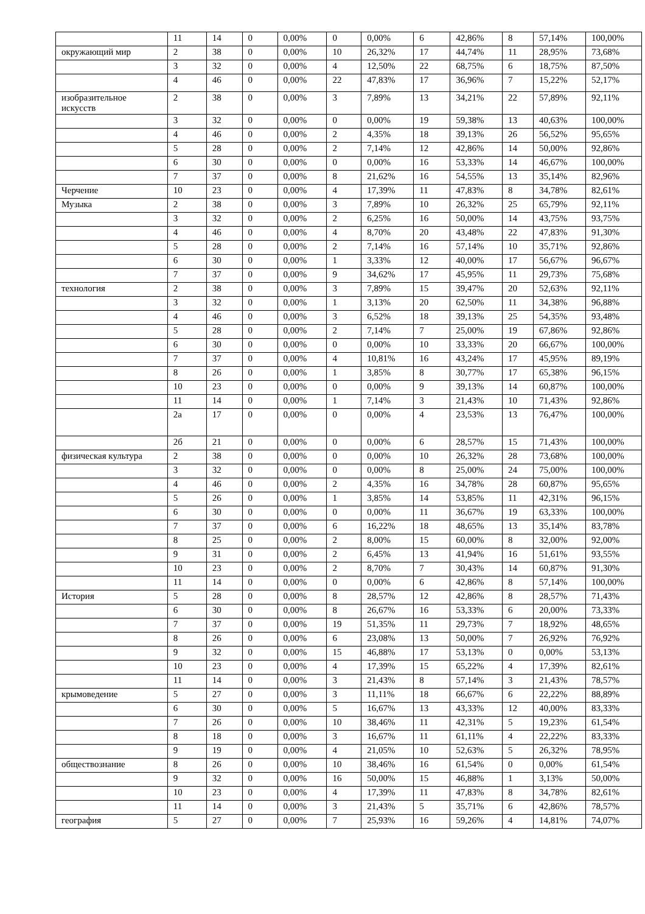| | 11 | 14 | 0 | 0,00% | 0 | 0,00% | 6 | 42,86% | 8 | 57,14% | 100,00% |
| окружающий мир | 2 | 38 | 0 | 0,00% | 10 | 26,32% | 17 | 44,74% | 11 | 28,95% | 73,68% |
| | 3 | 32 | 0 | 0,00% | 4 | 12,50% | 22 | 68,75% | 6 | 18,75% | 87,50% |
| | 4 | 46 | 0 | 0,00% | 22 | 47,83% | 17 | 36,96% | 7 | 15,22% | 52,17% |
| изобразительное искусств | 2 | 38 | 0 | 0,00% | 3 | 7,89% | 13 | 34,21% | 22 | 57,89% | 92,11% |
| | 3 | 32 | 0 | 0,00% | 0 | 0,00% | 19 | 59,38% | 13 | 40,63% | 100,00% |
| | 4 | 46 | 0 | 0,00% | 2 | 4,35% | 18 | 39,13% | 26 | 56,52% | 95,65% |
| | 5 | 28 | 0 | 0,00% | 2 | 7,14% | 12 | 42,86% | 14 | 50,00% | 92,86% |
| | 6 | 30 | 0 | 0,00% | 0 | 0,00% | 16 | 53,33% | 14 | 46,67% | 100,00% |
| | 7 | 37 | 0 | 0,00% | 8 | 21,62% | 16 | 54,55% | 13 | 35,14% | 82,96% |
| Черчение | 10 | 23 | 0 | 0,00% | 4 | 17,39% | 11 | 47,83% | 8 | 34,78% | 82,61% |
| Музыка | 2 | 38 | 0 | 0,00% | 3 | 7,89% | 10 | 26,32% | 25 | 65,79% | 92,11% |
| | 3 | 32 | 0 | 0,00% | 2 | 6,25% | 16 | 50,00% | 14 | 43,75% | 93,75% |
| | 4 | 46 | 0 | 0,00% | 4 | 8,70% | 20 | 43,48% | 22 | 47,83% | 91,30% |
| | 5 | 28 | 0 | 0,00% | 2 | 7,14% | 16 | 57,14% | 10 | 35,71% | 92,86% |
| | 6 | 30 | 0 | 0,00% | 1 | 3,33% | 12 | 40,00% | 17 | 56,67% | 96,67% |
| | 7 | 37 | 0 | 0,00% | 9 | 34,62% | 17 | 45,95% | 11 | 29,73% | 75,68% |
| технология | 2 | 38 | 0 | 0,00% | 3 | 7,89% | 15 | 39,47% | 20 | 52,63% | 92,11% |
| | 3 | 32 | 0 | 0,00% | 1 | 3,13% | 20 | 62,50% | 11 | 34,38% | 96,88% |
| | 4 | 46 | 0 | 0,00% | 3 | 6,52% | 18 | 39,13% | 25 | 54,35% | 93,48% |
| | 5 | 28 | 0 | 0,00% | 2 | 7,14% | 7 | 25,00% | 19 | 67,86% | 92,86% |
| | 6 | 30 | 0 | 0,00% | 0 | 0,00% | 10 | 33,33% | 20 | 66,67% | 100,00% |
| | 7 | 37 | 0 | 0,00% | 4 | 10,81% | 16 | 43,24% | 17 | 45,95% | 89,19% |
| | 8 | 26 | 0 | 0,00% | 1 | 3,85% | 8 | 30,77% | 17 | 65,38% | 96,15% |
| | 10 | 23 | 0 | 0,00% | 0 | 0,00% | 9 | 39,13% | 14 | 60,87% | 100,00% |
| | 11 | 14 | 0 | 0,00% | 1 | 7,14% | 3 | 21,43% | 10 | 71,43% | 92,86% |
| | 2а | 17 | 0 | 0,00% | 0 | 0,00% | 4 | 23,53% | 13 | 76,47% | 100,00% |
| | 2б | 21 | 0 | 0,00% | 0 | 0,00% | 6 | 28,57% | 15 | 71,43% | 100,00% |
| физическая культура | 2 | 38 | 0 | 0,00% | 0 | 0,00% | 10 | 26,32% | 28 | 73,68% | 100,00% |
| | 3 | 32 | 0 | 0,00% | 0 | 0,00% | 8 | 25,00% | 24 | 75,00% | 100,00% |
| | 4 | 46 | 0 | 0,00% | 2 | 4,35% | 16 | 34,78% | 28 | 60,87% | 95,65% |
| | 5 | 26 | 0 | 0,00% | 1 | 3,85% | 14 | 53,85% | 11 | 42,31% | 96,15% |
| | 6 | 30 | 0 | 0,00% | 0 | 0,00% | 11 | 36,67% | 19 | 63,33% | 100,00% |
| | 7 | 37 | 0 | 0,00% | 6 | 16,22% | 18 | 48,65% | 13 | 35,14% | 83,78% |
| | 8 | 25 | 0 | 0,00% | 2 | 8,00% | 15 | 60,00% | 8 | 32,00% | 92,00% |
| | 9 | 31 | 0 | 0,00% | 2 | 6,45% | 13 | 41,94% | 16 | 51,61% | 93,55% |
| | 10 | 23 | 0 | 0,00% | 2 | 8,70% | 7 | 30,43% | 14 | 60,87% | 91,30% |
| | 11 | 14 | 0 | 0,00% | 0 | 0,00% | 6 | 42,86% | 8 | 57,14% | 100,00% |
| История | 5 | 28 | 0 | 0,00% | 8 | 28,57% | 12 | 42,86% | 8 | 28,57% | 71,43% |
| | 6 | 30 | 0 | 0,00% | 8 | 26,67% | 16 | 53,33% | 6 | 20,00% | 73,33% |
| | 7 | 37 | 0 | 0,00% | 19 | 51,35% | 11 | 29,73% | 7 | 18,92% | 48,65% |
| | 8 | 26 | 0 | 0,00% | 6 | 23,08% | 13 | 50,00% | 7 | 26,92% | 76,92% |
| | 9 | 32 | 0 | 0,00% | 15 | 46,88% | 17 | 53,13% | 0 | 0,00% | 53,13% |
| | 10 | 23 | 0 | 0,00% | 4 | 17,39% | 15 | 65,22% | 4 | 17,39% | 82,61% |
| | 11 | 14 | 0 | 0,00% | 3 | 21,43% | 8 | 57,14% | 3 | 21,43% | 78,57% |
| крымоведение | 5 | 27 | 0 | 0,00% | 3 | 11,11% | 18 | 66,67% | 6 | 22,22% | 88,89% |
| | 6 | 30 | 0 | 0,00% | 5 | 16,67% | 13 | 43,33% | 12 | 40,00% | 83,33% |
| | 7 | 26 | 0 | 0,00% | 10 | 38,46% | 11 | 42,31% | 5 | 19,23% | 61,54% |
| | 8 | 18 | 0 | 0,00% | 3 | 16,67% | 11 | 61,11% | 4 | 22,22% | 83,33% |
| | 9 | 19 | 0 | 0,00% | 4 | 21,05% | 10 | 52,63% | 5 | 26,32% | 78,95% |
| обществознание | 8 | 26 | 0 | 0,00% | 10 | 38,46% | 16 | 61,54% | 0 | 0,00% | 61,54% |
| | 9 | 32 | 0 | 0,00% | 16 | 50,00% | 15 | 46,88% | 1 | 3,13% | 50,00% |
| | 10 | 23 | 0 | 0,00% | 4 | 17,39% | 11 | 47,83% | 8 | 34,78% | 82,61% |
| | 11 | 14 | 0 | 0,00% | 3 | 21,43% | 5 | 35,71% | 6 | 42,86% | 78,57% |
| география | 5 | 27 | 0 | 0,00% | 7 | 25,93% | 16 | 59,26% | 4 | 14,81% | 74,07% |